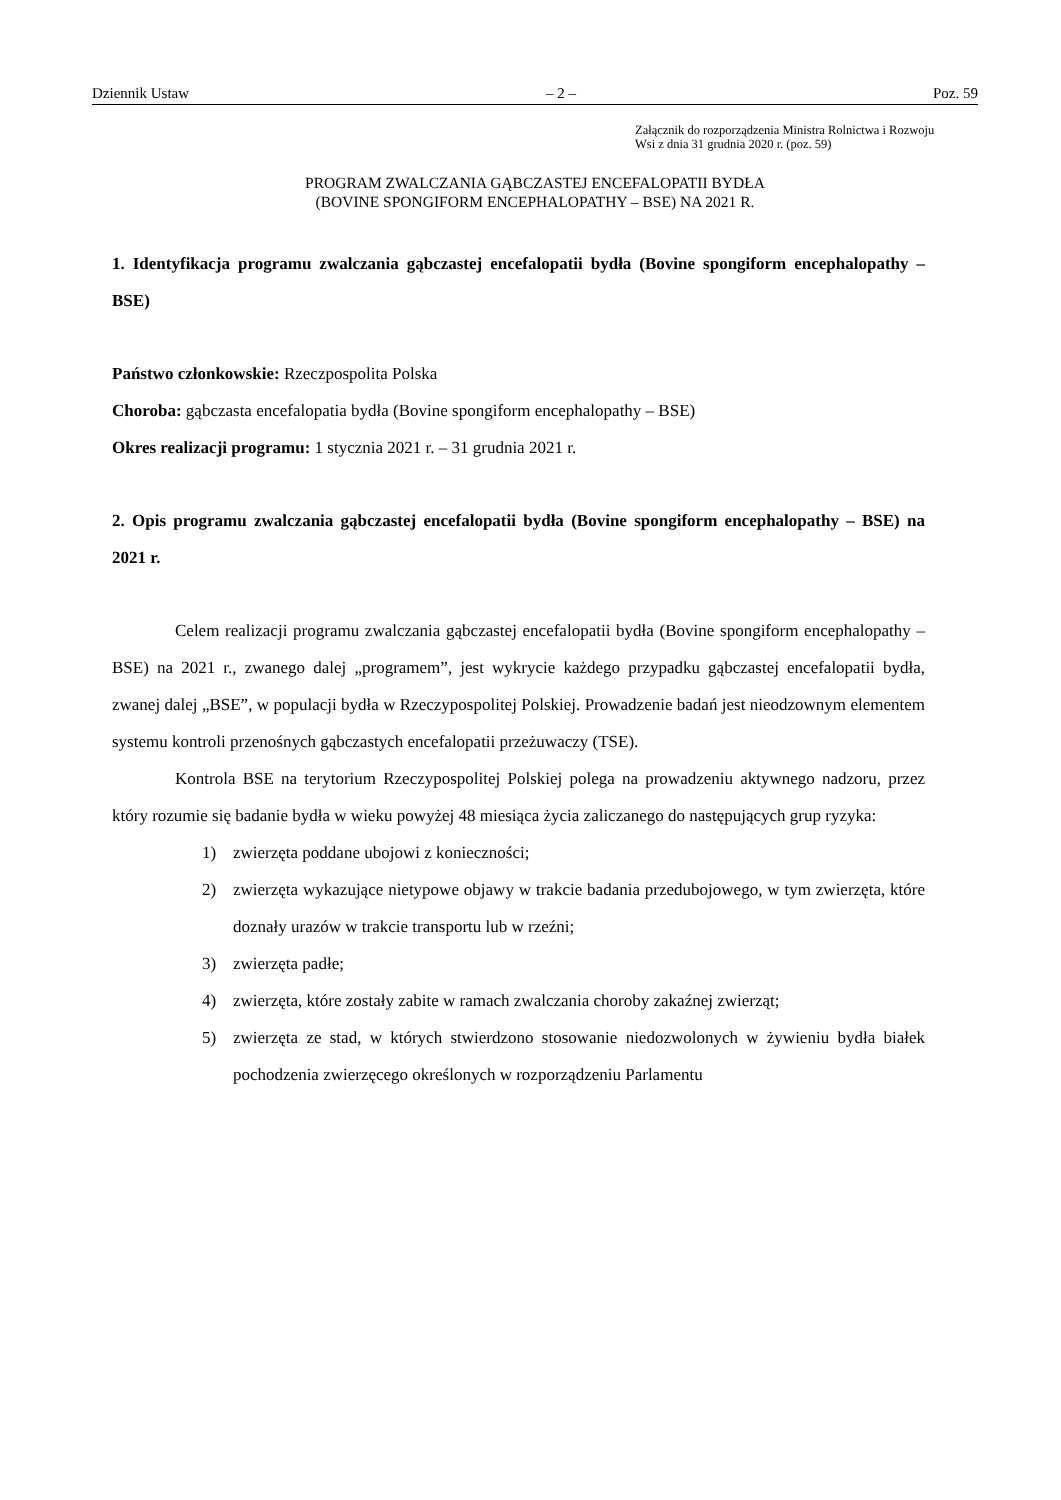Dziennik Ustaw – 2 – Poz. 59
Załącznik do rozporządzenia Ministra Rolnictwa i Rozwoju
Wsi z dnia 31 grudnia 2020 r. (poz. 59)
PROGRAM ZWALCZANIA GĄBCZASTEJ ENCEFALOPATII BYDŁA
(BOVINE SPONGIFORM ENCEPHALOPATHY – BSE) NA 2021 R.
1. Identyfikacja programu zwalczania gąbczastej encefalopatii bydła (Bovine spongiform encephalopathy – BSE)
Państwo członkowskie: Rzeczpospolita Polska
Choroba: gąbczasta encefalopatia bydła (Bovine spongiform encephalopathy – BSE)
Okres realizacji programu: 1 stycznia 2021 r. – 31 grudnia 2021 r.
2. Opis programu zwalczania gąbczastej encefalopatii bydła (Bovine spongiform encephalopathy – BSE) na 2021 r.
Celem realizacji programu zwalczania gąbczastej encefalopatii bydła (Bovine spongiform encephalopathy – BSE) na 2021 r., zwanego dalej „programem”, jest wykrycie każdego przypadku gąbczastej encefalopatii bydła, zwanej dalej „BSE”, w populacji bydła w Rzeczypospolitej Polskiej. Prowadzenie badań jest nieodzownym elementem systemu kontroli przenośnych gąbczastych encefalopatii przeżuwaczy (TSE).
Kontrola BSE na terytorium Rzeczypospolitej Polskiej polega na prowadzeniu aktywnego nadzoru, przez który rozumie się badanie bydła w wieku powyżej 48 miesiąca życia zaliczanego do następujących grup ryzyka:
1) zwierzęta poddane ubojowi z konieczności;
2) zwierzęta wykazujące nietypowe objawy w trakcie badania przedubojowego, w tym zwierzęta, które doznały urazów w trakcie transportu lub w rzeźni;
3) zwierzęta padłe;
4) zwierzęta, które zostały zabite w ramach zwalczania choroby zakaźnej zwierząt;
5) zwierzęta ze stad, w których stwierdzono stosowanie niedozwolonych w żywieniu bydła białek pochodzenia zwierzęcego określonych w rozporządzeniu Parlamentu